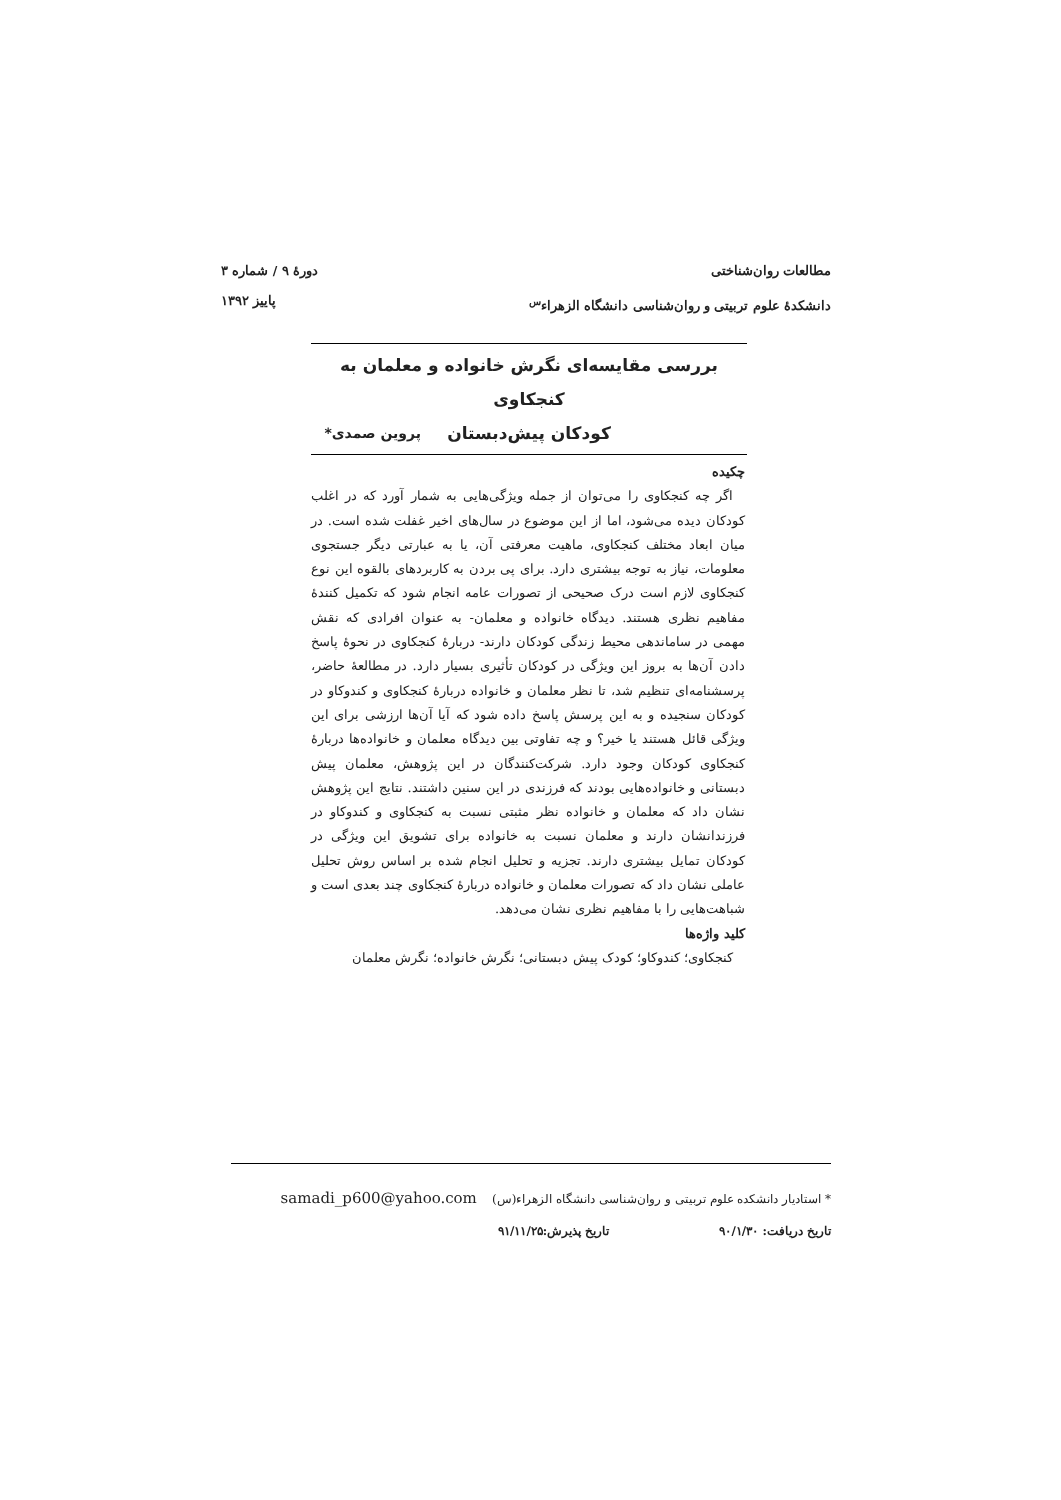مطالعات روان‌شناختی دورهٔ ۹ / شماره ۳
دانشکدهٔ علوم تربیتی و روان‌شناسی دانشگاه الزهراء<sup>س</sup> پاییز ۱۳۹۲
بررسی مقایسه‌ای نگرش خانواده و معلمان به کنجکاوی
کودکان پیش‌دبستان
پروین صمدی*
چکیده
اگر چه کنجکاوی را می‌توان از جمله ویژگی‌هایی به شمار آورد که در اغلب کودکان دیده می‌شود، اما از این موضوع در سال‌های اخیر غفلت شده است. در میان ابعاد مختلف کنجکاوی، ماهیت معرفتی آن، یا به عبارتی دیگر جستجوی معلومات، نیاز به توجه بیشتری دارد. برای پی بردن به کاربردهای بالقوه این نوع کنجکاوی لازم است درک صحیحی از تصورات عامه انجام شود که تکمیل کنندهٔ مفاهیم نظری هستند. دیدگاه خانواده و معلمان- به عنوان افرادی که نقش مهمی در ساماندهی محیط زندگی کودکان دارند- دربارهٔ کنجکاوی در نحوهٔ پاسخ دادن آن‌ها به بروز این ویژگی در کودکان تأثیری بسیار دارد. در مطالعهٔ حاضر، پرسشنامه‌ای تنظیم شد، تا نظر معلمان و خانواده دربارهٔ کنجکاوی و کندوکاو در کودکان سنجیده و به این پرسش پاسخ داده شود که آیا آن‌ها ارزشی برای این ویژگی قائل هستند یا خیر؟ و چه تفاوتی بین دیدگاه معلمان و خانواده‌ها دربارهٔ کنجکاوی کودکان وجود دارد. شرکت‌کنندگان در این پژوهش، معلمان پیش دبستانی و خانواده‌هایی بودند که فرزندی در این سنین داشتند. نتایج این پژوهش نشان داد که معلمان و خانواده نظر مثبتی نسبت به کنجکاوی و کندوکاو در فرزندانشان دارند و معلمان نسبت به خانواده برای تشویق این ویژگی در کودکان تمایل بیشتری دارند. تجزیه و تحلیل انجام شده بر اساس روش تحلیل عاملی نشان داد که تصورات معلمان و خانواده دربارهٔ کنجکاوی چند بعدی است و شباهت‌هایی را با مفاهیم نظری نشان می‌دهد.
کلید واژه‌ها
کنجکاوی؛ کندوکاو؛ کودک پیش دبستانی؛ نگرش خانواده؛ نگرش معلمان
* استادیار دانشکده علوم تربیتی و روان‌شناسی دانشگاه الزهراء(س) samadi_p600@yahoo.com
تاریخ دریافت: ۹۰/۱/۳۰ تاریخ پذیرش:۹۱/۱۱/۲۵